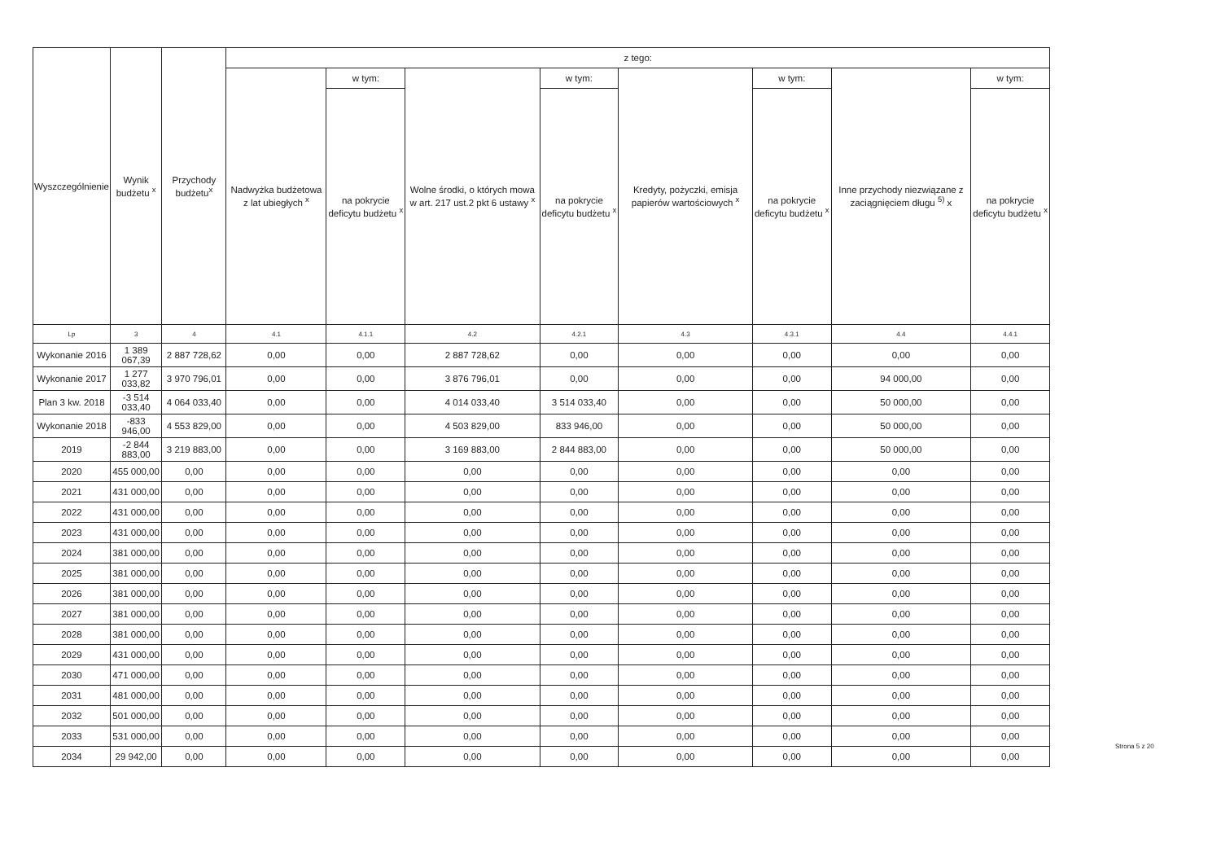| Wyszczególnienie | Wynik budżetu <sup>x</sup> | Przychody budżetu<sup>x</sup> | z tego: | | | | | | | |
| --- | --- | --- | --- | --- | --- | --- | --- | --- | --- | --- |
| | | | Nadwyżka budżetowa z lat ubiegłych <sup>x</sup> | w tym: | Wolne środki, o których mowa w art. 217 ust.2 pkt 6 ustawy <sup>x</sup> | w tym: | Kredyty, pożyczki, emisja papierów wartościowych <sup>x</sup> | w tym: | Inne przychody niezwiązane z zaciągnięciem długu <sup>5)</sup> x | w tym: |
| | | | | na pokrycie deficytu budżetu <sup>x</sup> | | na pokrycie deficytu budżetu <sup>x</sup> | | na pokrycie deficytu budżetu <sup>x</sup> | | na pokrycie deficytu budżetu <sup>x</sup> |
| Lp | 3 | 4 | 4.1 | 4.1.1 | 4.2 | 4.2.1 | 4.3 | 4.3.1 | 4.4 | 4.4.1 |
| Wykonanie 2016 | 1 389 067,39 | 2 887 728,62 | 0,00 | 0,00 | 2 887 728,62 | 0,00 | 0,00 | 0,00 | 0,00 | 0,00 |
| Wykonanie 2017 | 1 277 033,82 | 3 970 796,01 | 0,00 | 0,00 | 3 876 796,01 | 0,00 | 0,00 | 0,00 | 94 000,00 | 0,00 |
| Plan 3 kw. 2018 | -3 514 033,40 | 4 064 033,40 | 0,00 | 0,00 | 4 014 033,40 | 3 514 033,40 | 0,00 | 0,00 | 50 000,00 | 0,00 |
| Wykonanie 2018 | -833 946,00 | 4 553 829,00 | 0,00 | 0,00 | 4 503 829,00 | 833 946,00 | 0,00 | 0,00 | 50 000,00 | 0,00 |
| 2019 | -2 844 883,00 | 3 219 883,00 | 0,00 | 0,00 | 3 169 883,00 | 2 844 883,00 | 0,00 | 0,00 | 50 000,00 | 0,00 |
| 2020 | 455 000,00 | 0,00 | 0,00 | 0,00 | 0,00 | 0,00 | 0,00 | 0,00 | 0,00 | 0,00 |
| 2021 | 431 000,00 | 0,00 | 0,00 | 0,00 | 0,00 | 0,00 | 0,00 | 0,00 | 0,00 | 0,00 |
| 2022 | 431 000,00 | 0,00 | 0,00 | 0,00 | 0,00 | 0,00 | 0,00 | 0,00 | 0,00 | 0,00 |
| 2023 | 431 000,00 | 0,00 | 0,00 | 0,00 | 0,00 | 0,00 | 0,00 | 0,00 | 0,00 | 0,00 |
| 2024 | 381 000,00 | 0,00 | 0,00 | 0,00 | 0,00 | 0,00 | 0,00 | 0,00 | 0,00 | 0,00 |
| 2025 | 381 000,00 | 0,00 | 0,00 | 0,00 | 0,00 | 0,00 | 0,00 | 0,00 | 0,00 | 0,00 |
| 2026 | 381 000,00 | 0,00 | 0,00 | 0,00 | 0,00 | 0,00 | 0,00 | 0,00 | 0,00 | 0,00 |
| 2027 | 381 000,00 | 0,00 | 0,00 | 0,00 | 0,00 | 0,00 | 0,00 | 0,00 | 0,00 | 0,00 |
| 2028 | 381 000,00 | 0,00 | 0,00 | 0,00 | 0,00 | 0,00 | 0,00 | 0,00 | 0,00 | 0,00 |
| 2029 | 431 000,00 | 0,00 | 0,00 | 0,00 | 0,00 | 0,00 | 0,00 | 0,00 | 0,00 | 0,00 |
| 2030 | 471 000,00 | 0,00 | 0,00 | 0,00 | 0,00 | 0,00 | 0,00 | 0,00 | 0,00 | 0,00 |
| 2031 | 481 000,00 | 0,00 | 0,00 | 0,00 | 0,00 | 0,00 | 0,00 | 0,00 | 0,00 | 0,00 |
| 2032 | 501 000,00 | 0,00 | 0,00 | 0,00 | 0,00 | 0,00 | 0,00 | 0,00 | 0,00 | 0,00 |
| 2033 | 531 000,00 | 0,00 | 0,00 | 0,00 | 0,00 | 0,00 | 0,00 | 0,00 | 0,00 | 0,00 |
| 2034 | 29 942,00 | 0,00 | 0,00 | 0,00 | 0,00 | 0,00 | 0,00 | 0,00 | 0,00 | 0,00 |
Strona 5 z 20